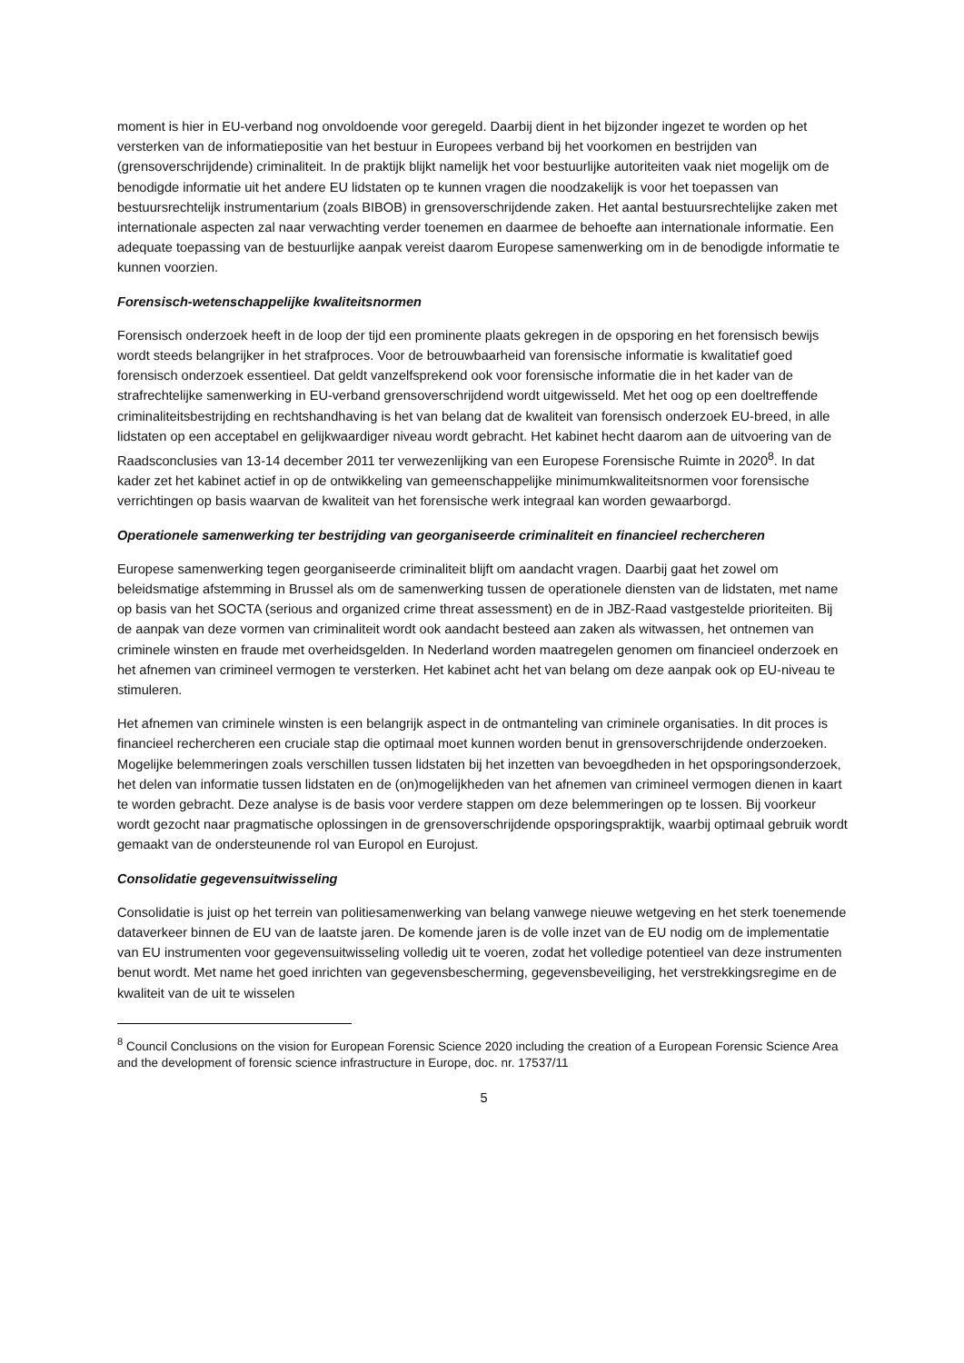moment is hier in EU-verband nog onvoldoende voor geregeld. Daarbij dient in het bijzonder ingezet te worden op het versterken van de informatiepositie van het bestuur in Europees verband bij het voorkomen en bestrijden van (grensoverschrijdende) criminaliteit. In de praktijk blijkt namelijk het voor bestuurlijke autoriteiten vaak niet mogelijk om de benodigde informatie uit het andere EU lidstaten op te kunnen vragen die noodzakelijk is voor het toepassen van bestuursrechtelijk instrumentarium (zoals BIBOB) in grensoverschrijdende zaken. Het aantal bestuursrechtelijke zaken met internationale aspecten zal naar verwachting verder toenemen en daarmee de behoefte aan internationale informatie. Een adequate toepassing van de bestuurlijke aanpak vereist daarom Europese samenwerking om in de benodigde informatie te kunnen voorzien.
Forensisch-wetenschappelijke kwaliteitsnormen
Forensisch onderzoek heeft in de loop der tijd een prominente plaats gekregen in de opsporing en het forensisch bewijs wordt steeds belangrijker in het strafproces. Voor de betrouwbaarheid van forensische informatie is kwalitatief goed forensisch onderzoek essentieel. Dat geldt vanzelfsprekend ook voor forensische informatie die in het kader van de strafrechtelijke samenwerking in EU-verband grensoverschrijdend wordt uitgewisseld. Met het oog op een doeltreffende criminaliteitsbestrijding en rechtshandhaving is het van belang dat de kwaliteit van forensisch onderzoek EU-breed, in alle lidstaten op een acceptabel en gelijkwaardiger niveau wordt gebracht. Het kabinet hecht daarom aan de uitvoering van de Raadsconclusies van 13-14 december 2011 ter verwezenlijking van een Europese Forensische Ruimte in 2020<sup>8</sup>. In dat kader zet het kabinet actief in op de ontwikkeling van gemeenschappelijke minimumkwaliteitsnormen voor forensische verrichtingen op basis waarvan de kwaliteit van het forensische werk integraal kan worden gewaarborgd.
Operationele samenwerking ter bestrijding van georganiseerde criminaliteit en financieel rechercheren
Europese samenwerking tegen georganiseerde criminaliteit blijft om aandacht vragen. Daarbij gaat het zowel om beleidsmatige afstemming in Brussel als om de samenwerking tussen de operationele diensten van de lidstaten, met name op basis van het SOCTA (serious and organized crime threat assessment) en de in JBZ-Raad vastgestelde prioriteiten. Bij de aanpak van deze vormen van criminaliteit wordt ook aandacht besteed aan zaken als witwassen, het ontnemen van criminele winsten en fraude met overheidsgelden. In Nederland worden maatregelen genomen om financieel onderzoek en het afnemen van crimineel vermogen te versterken. Het kabinet acht het van belang om deze aanpak ook op EU-niveau te stimuleren.
Het afnemen van criminele winsten is een belangrijk aspect in de ontmanteling van criminele organisaties. In dit proces is financieel rechercheren een cruciale stap die optimaal moet kunnen worden benut in grensoverschrijdende onderzoeken. Mogelijke belemmeringen zoals verschillen tussen lidstaten bij het inzetten van bevoegdheden in het opsporingsonderzoek, het delen van informatie tussen lidstaten en de (on)mogelijkheden van het afnemen van crimineel vermogen dienen in kaart te worden gebracht. Deze analyse is de basis voor verdere stappen om deze belemmeringen op te lossen. Bij voorkeur wordt gezocht naar pragmatische oplossingen in de grensoverschrijdende opsporingspraktijk, waarbij optimaal gebruik wordt gemaakt van de ondersteunende rol van Europol en Eurojust.
Consolidatie gegevensuitwisseling
Consolidatie is juist op het terrein van politiesamenwerking van belang vanwege nieuwe wetgeving en het sterk toenemende dataverkeer binnen de EU van de laatste jaren. De komende jaren is de volle inzet van de EU nodig om de implementatie van EU instrumenten voor gegevensuitwisseling volledig uit te voeren, zodat het volledige potentieel van deze instrumenten benut wordt. Met name het goed inrichten van gegevensbescherming, gegevensbeveiliging, het verstrekkingsregime en de kwaliteit van de uit te wisselen
<sup>8</sup> Council Conclusions on the vision for European Forensic Science 2020 including the creation of a European Forensic Science Area and the development of forensic science infrastructure in Europe, doc. nr. 17537/11
5